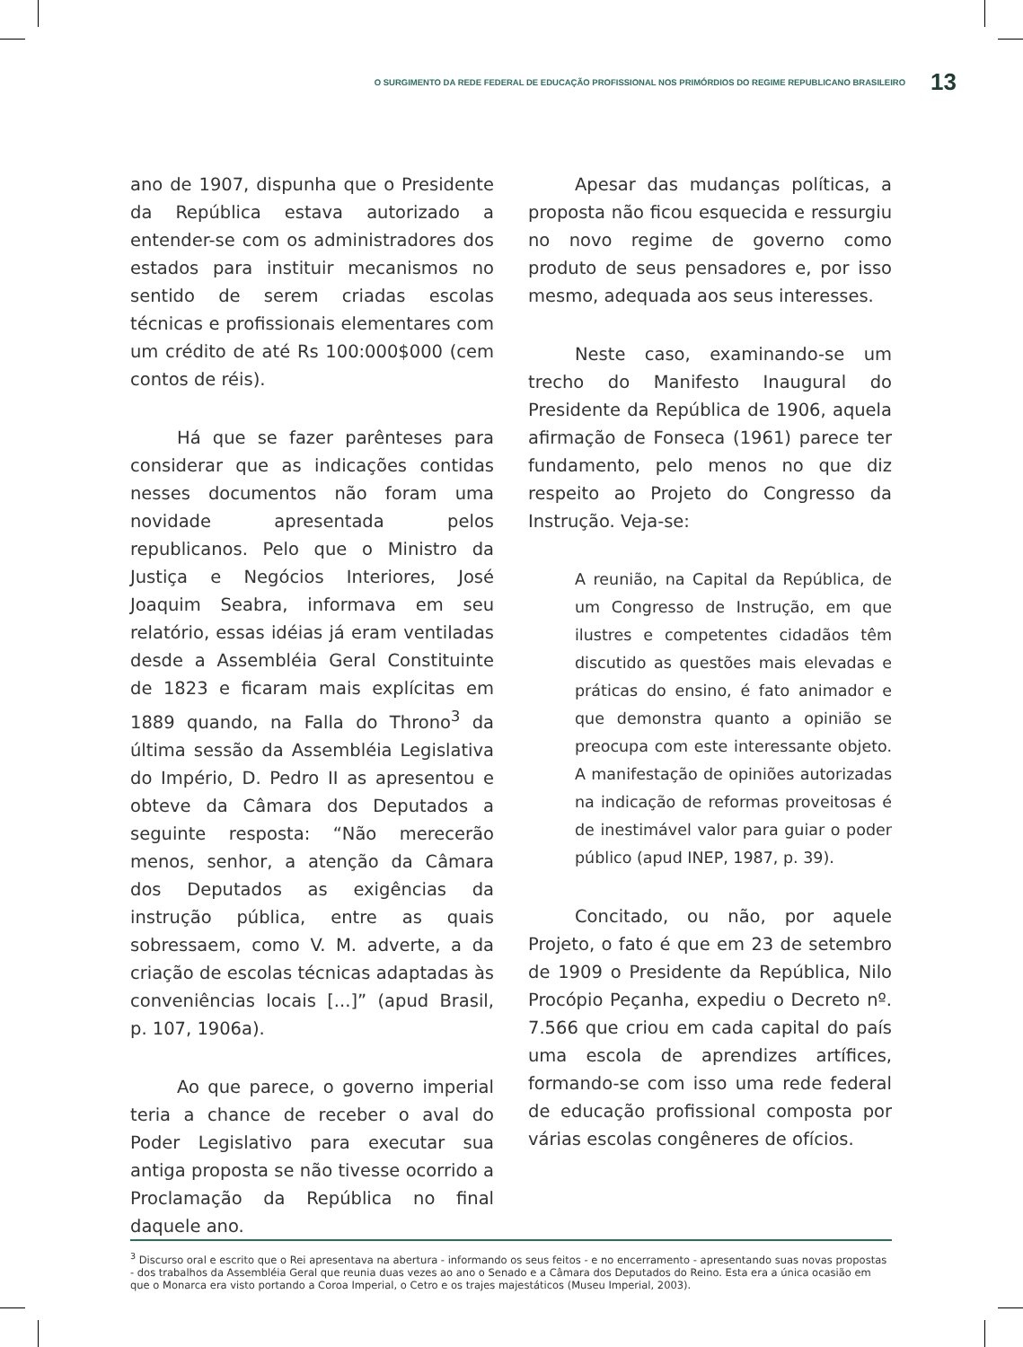O SURGIMENTO DA REDE FEDERAL DE EDUCAÇÃO PROFISSIONAL NOS PRIMÓRDIOS DO REGIME REPUBLICANO BRASILEIRO 13
ano de 1907, dispunha que o Presidente da República estava autorizado a entender-se com os administradores dos estados para instituir mecanismos no sentido de serem criadas escolas técnicas e profissionais elementares com um crédito de até Rs 100:000$000 (cem contos de réis).
Há que se fazer parênteses para considerar que as indicações contidas nesses documentos não foram uma novidade apresentada pelos republicanos. Pelo que o Ministro da Justiça e Negócios Interiores, José Joaquim Seabra, informava em seu relatório, essas idéias já eram ventiladas desde a Assembléia Geral Constituinte de 1823 e ficaram mais explícitas em 1889 quando, na Falla do Throno<sup>3</sup> da última sessão da Assembléia Legislativa do Império, D. Pedro II as apresentou e obteve da Câmara dos Deputados a seguinte resposta: “Não merecerão menos, senhor, a atenção da Câmara dos Deputados as exigências da instrução pública, entre as quais sobressaem, como V. M. adverte, a da criação de escolas técnicas adaptadas às conveniências locais [...]” (apud Brasil, p. 107, 1906a).
Ao que parece, o governo imperial teria a chance de receber o aval do Poder Legislativo para executar sua antiga proposta se não tivesse ocorrido a Proclamação da República no final daquele ano.
Apesar das mudanças políticas, a proposta não ficou esquecida e ressurgiu no novo regime de governo como produto de seus pensadores e, por isso mesmo, adequada aos seus interesses.
Neste caso, examinando-se um trecho do Manifesto Inaugural do Presidente da República de 1906, aquela afirmação de Fonseca (1961) parece ter fundamento, pelo menos no que diz respeito ao Projeto do Congresso da Instrução. Veja-se:
A reunião, na Capital da República, de um Congresso de Instrução, em que ilustres e competentes cidadãos têm discutido as questões mais elevadas e práticas do ensino, é fato animador e que demonstra quanto a opinião se preocupa com este interessante objeto. A manifestação de opiniões autorizadas na indicação de reformas proveitosas é de inestimável valor para guiar o poder público (apud INEP, 1987, p. 39).
Concitado, ou não, por aquele Projeto, o fato é que em 23 de setembro de 1909 o Presidente da República, Nilo Procópio Peçanha, expediu o Decreto nº. 7.566 que criou em cada capital do país uma escola de aprendizes artífices, formando-se com isso uma rede federal de educação profissional composta por várias escolas congêneres de ofícios.
<sup>3</sup> Discurso oral e escrito que o Rei apresentava na abertura - informando os seus feitos - e no encerramento - apresentando suas novas propostas - dos trabalhos da Assembléia Geral que reunia duas vezes ao ano o Senado e a Câmara dos Deputados do Reino. Esta era a única ocasião em que o Monarca era visto portando a Coroa Imperial, o Cetro e os trajes majestáticos (Museu Imperial, 2003).